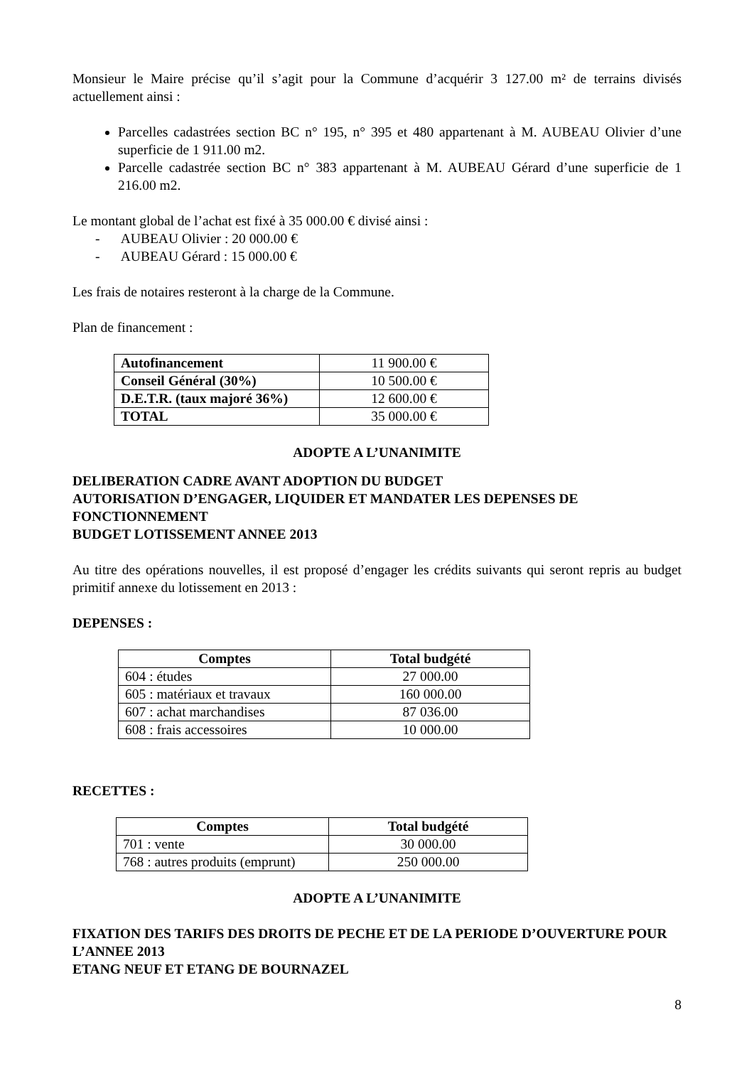Monsieur le Maire précise qu’il s’agit pour la Commune d’acquérir 3 127.00 m² de terrains divisés actuellement ainsi :
Parcelles cadastrées section BC n° 195, n° 395 et 480 appartenant à M. AUBEAU Olivier d’une superficie de 1 911.00 m2.
Parcelle cadastrée section BC n° 383 appartenant à M. AUBEAU Gérard d’une superficie de 1 216.00 m2.
Le montant global de l’achat est fixé à 35 000.00 € divisé ainsi :
- AUBEAU Olivier : 20 000.00 €
- AUBEAU Gérard : 15 000.00 €
Les frais de notaires resteront à la charge de la Commune.
Plan de financement :
| Autofinancement | 11 900.00 € |
| Conseil Général (30%) | 10 500.00 € |
| D.E.T.R. (taux majoré 36%) | 12 600.00 € |
| TOTAL | 35 000.00 € |
ADOPTE A L’UNANIMITE
DELIBERATION CADRE AVANT ADOPTION DU BUDGET
AUTORISATION D’ENGAGER, LIQUIDER ET MANDATER LES DEPENSES DE FONCTIONNEMENT
BUDGET LOTISSEMENT ANNEE 2013
Au titre des opérations nouvelles, il est proposé d’engager les crédits suivants qui seront repris au budget primitif annexe du lotissement en 2013 :
DEPENSES :
| Comptes | Total budgété |
| --- | --- |
| 604 : études | 27 000.00 |
| 605 : matériaux et travaux | 160 000.00 |
| 607 : achat marchandises | 87 036.00 |
| 608 : frais accessoires | 10 000.00 |
RECETTES :
| Comptes | Total budgété |
| --- | --- |
| 701 : vente | 30 000.00 |
| 768 : autres produits (emprunt) | 250 000.00 |
ADOPTE A L’UNANIMITE
FIXATION DES TARIFS DES DROITS DE PECHE ET DE LA PERIODE D’OUVERTURE POUR L’ANNEE 2013
ETANG NEUF ET ETANG DE BOURNAZEL
8